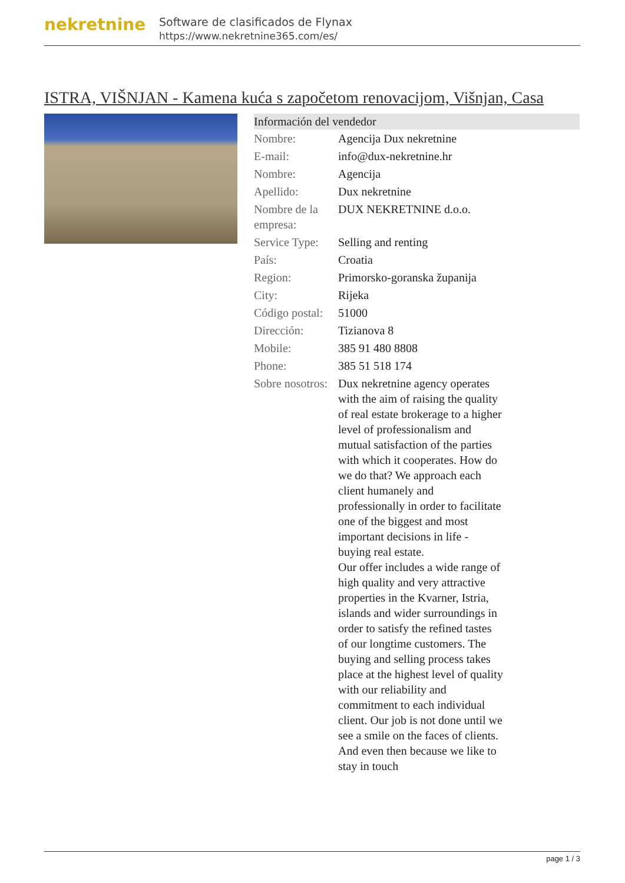nekretnine
Software de clasificados de Flynax
https://www.nekretnine365.com/es/
ISTRA, VIŠNJAN - Kamena kuća s započetom renovacijom, Višnjan, Casa
Información del vendedor
| Nombre: | Agencija Dux nekretnine |
| E-mail: | info@dux-nekretnine.hr |
| Nombre: | Agencija |
| Apellido: | Dux nekretnine |
| Nombre de la empresa: | DUX NEKRETNINE d.o.o. |
| Service Type: | Selling and renting |
| País: | Croatia |
| Region: | Primorsko-goranska županija |
| City: | Rijeka |
| Código postal: | 51000 |
| Dirección: | Tizianova 8 |
| Mobile: | 385 91 480 8808 |
| Phone: | 385 51 518 174 |
| Sobre nosotros: | Dux nekretnine agency operates with the aim of raising the quality of real estate brokerage to a higher level of professionalism and mutual satisfaction of the parties with which it cooperates. How do we do that? We approach each client humanely and professionally in order to facilitate one of the biggest and most important decisions in life - buying real estate. Our offer includes a wide range of high quality and very attractive properties in the Kvarner, Istria, islands and wider surroundings in order to satisfy the refined tastes of our longtime customers. The buying and selling process takes place at the highest level of quality with our reliability and commitment to each individual client. Our job is not done until we see a smile on the faces of clients. And even then because we like to stay in touch |
page 1 / 3